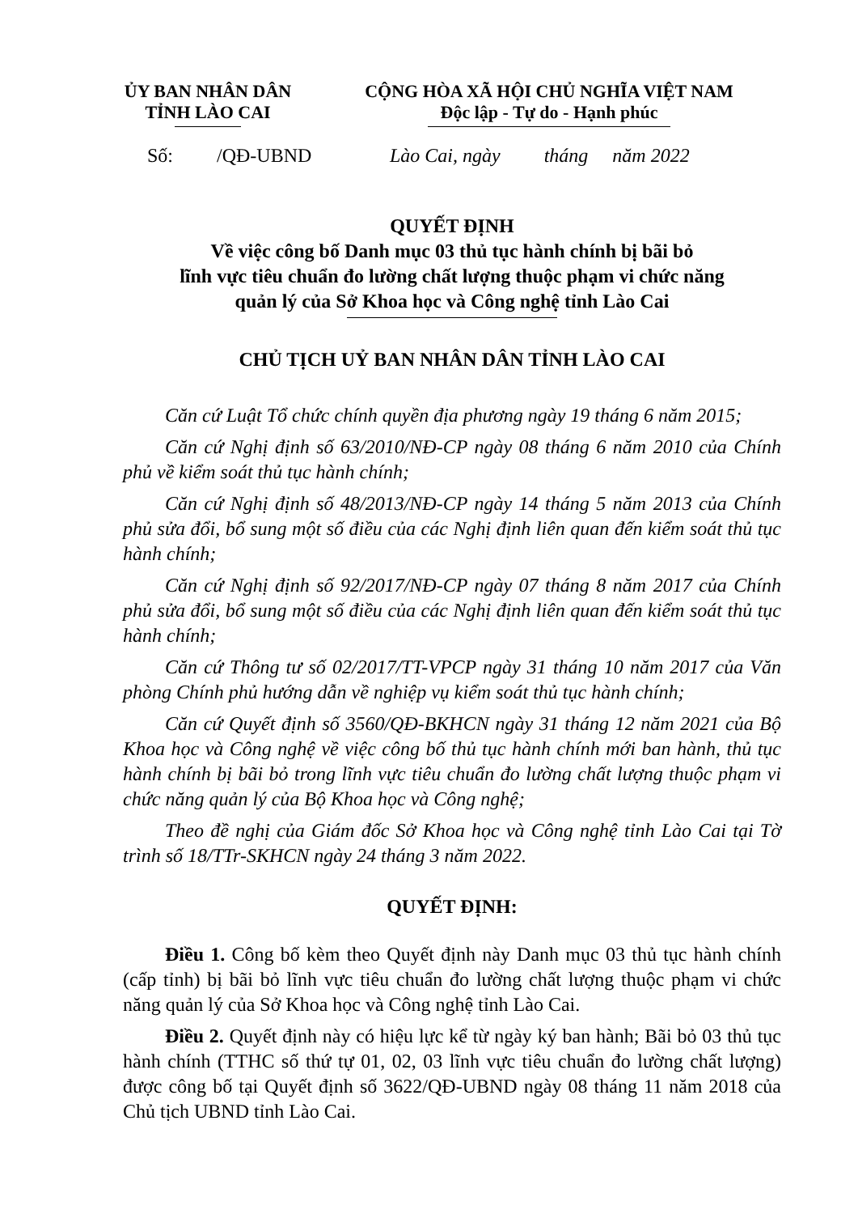ỦY BAN NHÂN DÂN
TỈNH LÀO CAI
CỘNG HÒA XÃ HỘI CHỦ NGHĨA VIỆT NAM
Độc lập - Tự do - Hạnh phúc
Số: /QĐ-UBND Lào Cai, ngày tháng năm 2022
QUYẾT ĐỊNH
Về việc công bố Danh mục 03 thủ tục hành chính bị bãi bỏ
lĩnh vực tiêu chuẩn đo lường chất lượng thuộc phạm vi chức năng
quản lý của Sở Khoa học và Công nghệ tỉnh Lào Cai
CHỦ TỊCH UỶ BAN NHÂN DÂN TỈNH LÀO CAI
Căn cứ Luật Tổ chức chính quyền địa phương ngày 19 tháng 6 năm 2015;
Căn cứ Nghị định số 63/2010/NĐ-CP ngày 08 tháng 6 năm 2010 của Chính phủ về kiểm soát thủ tục hành chính;
Căn cứ Nghị định số 48/2013/NĐ-CP ngày 14 tháng 5 năm 2013 của Chính phủ sửa đổi, bổ sung một số điều của các Nghị định liên quan đến kiểm soát thủ tục hành chính;
Căn cứ Nghị định số 92/2017/NĐ-CP ngày 07 tháng 8 năm 2017 của Chính phủ sửa đổi, bổ sung một số điều của các Nghị định liên quan đến kiểm soát thủ tục hành chính;
Căn cứ Thông tư số 02/2017/TT-VPCP ngày 31 tháng 10 năm 2017 của Văn phòng Chính phủ hướng dẫn về nghiệp vụ kiểm soát thủ tục hành chính;
Căn cứ Quyết định số 3560/QĐ-BKHCN ngày 31 tháng 12 năm 2021 của Bộ Khoa học và Công nghệ về việc công bố thủ tục hành chính mới ban hành, thủ tục hành chính bị bãi bỏ trong lĩnh vực tiêu chuẩn đo lường chất lượng thuộc phạm vi chức năng quản lý của Bộ Khoa học và Công nghệ;
Theo đề nghị của Giám đốc Sở Khoa học và Công nghệ tỉnh Lào Cai tại Tờ trình số 18/TTr-SKHCN ngày 24 tháng 3 năm 2022.
QUYẾT ĐỊNH:
Điều 1. Công bố kèm theo Quyết định này Danh mục 03 thủ tục hành chính (cấp tỉnh) bị bãi bỏ lĩnh vực tiêu chuẩn đo lường chất lượng thuộc phạm vi chức năng quản lý của Sở Khoa học và Công nghệ tỉnh Lào Cai.
Điều 2. Quyết định này có hiệu lực kể từ ngày ký ban hành; Bãi bỏ 03 thủ tục hành chính (TTHC số thứ tự 01, 02, 03 lĩnh vực tiêu chuẩn đo lường chất lượng) được công bố tại Quyết định số 3622/QĐ-UBND ngày 08 tháng 11 năm 2018 của Chủ tịch UBND tỉnh Lào Cai.